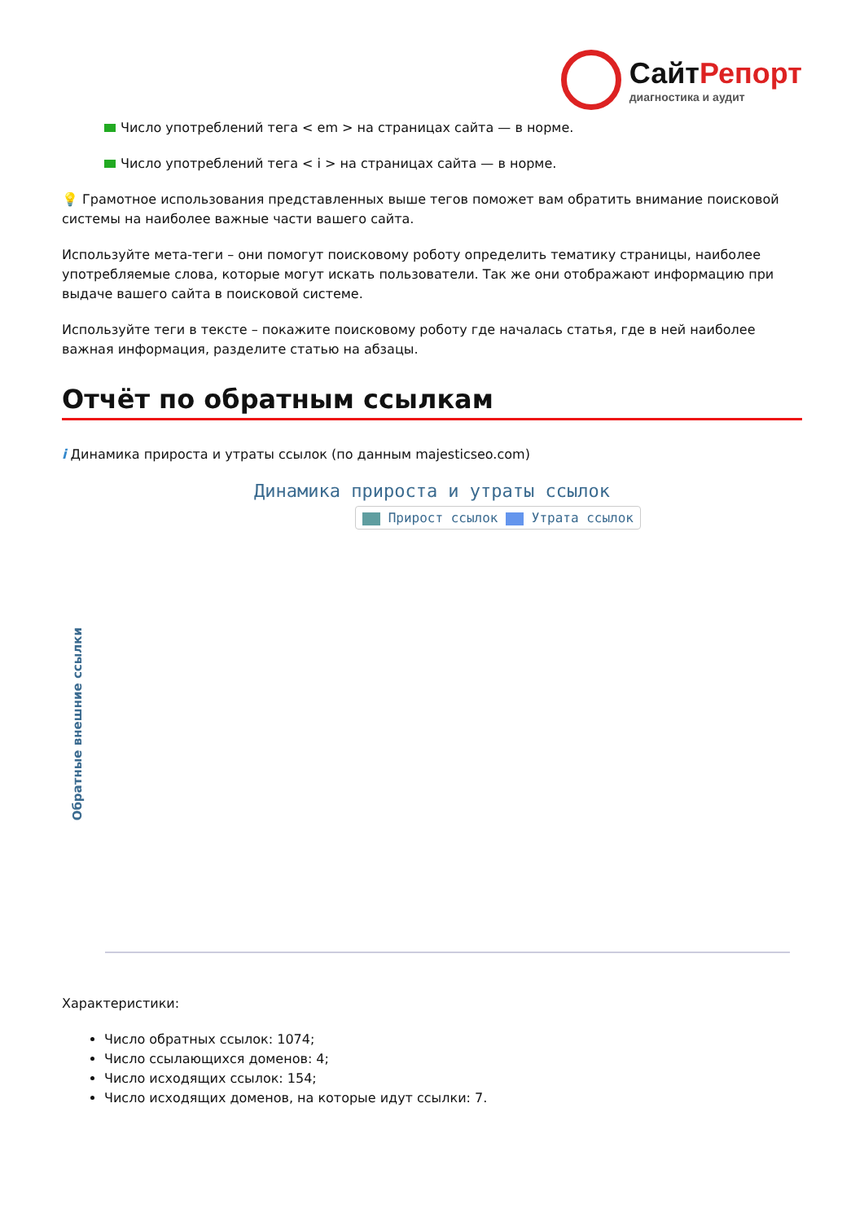СайтРепорт
диагностика и аудит
Число употреблений тега < em > на страницах сайта — в норме.
Число употреблений тега < i > на страницах сайта — в норме.
💡 Грамотное использования представленных выше тегов поможет вам обратить внимание поисковой системы на наиболее важные части вашего сайта.
Используйте мета-теги – они помогут поисковому роботу определить тематику страницы, наиболее употребляемые слова, которые могут искать пользователи. Так же они отображают информацию при выдаче вашего сайта в поисковой системе.
Используйте теги в тексте – покажите поисковому роботу где началась статья, где в ней наиболее важная информация, разделите статью на абзацы.
Отчёт по обратным ссылкам
i Динамика прироста и утраты ссылок (по данным majesticseo.com)
Динамика прироста и утраты ссылок
Прирост ссылок Утрата ссылок
Обратные внешние ссылки
Характеристики:
Число обратных ссылок: 1074;
Число ссылающихся доменов: 4;
Число исходящих ссылок: 154;
Число исходящих доменов, на которые идут ссылки: 7.